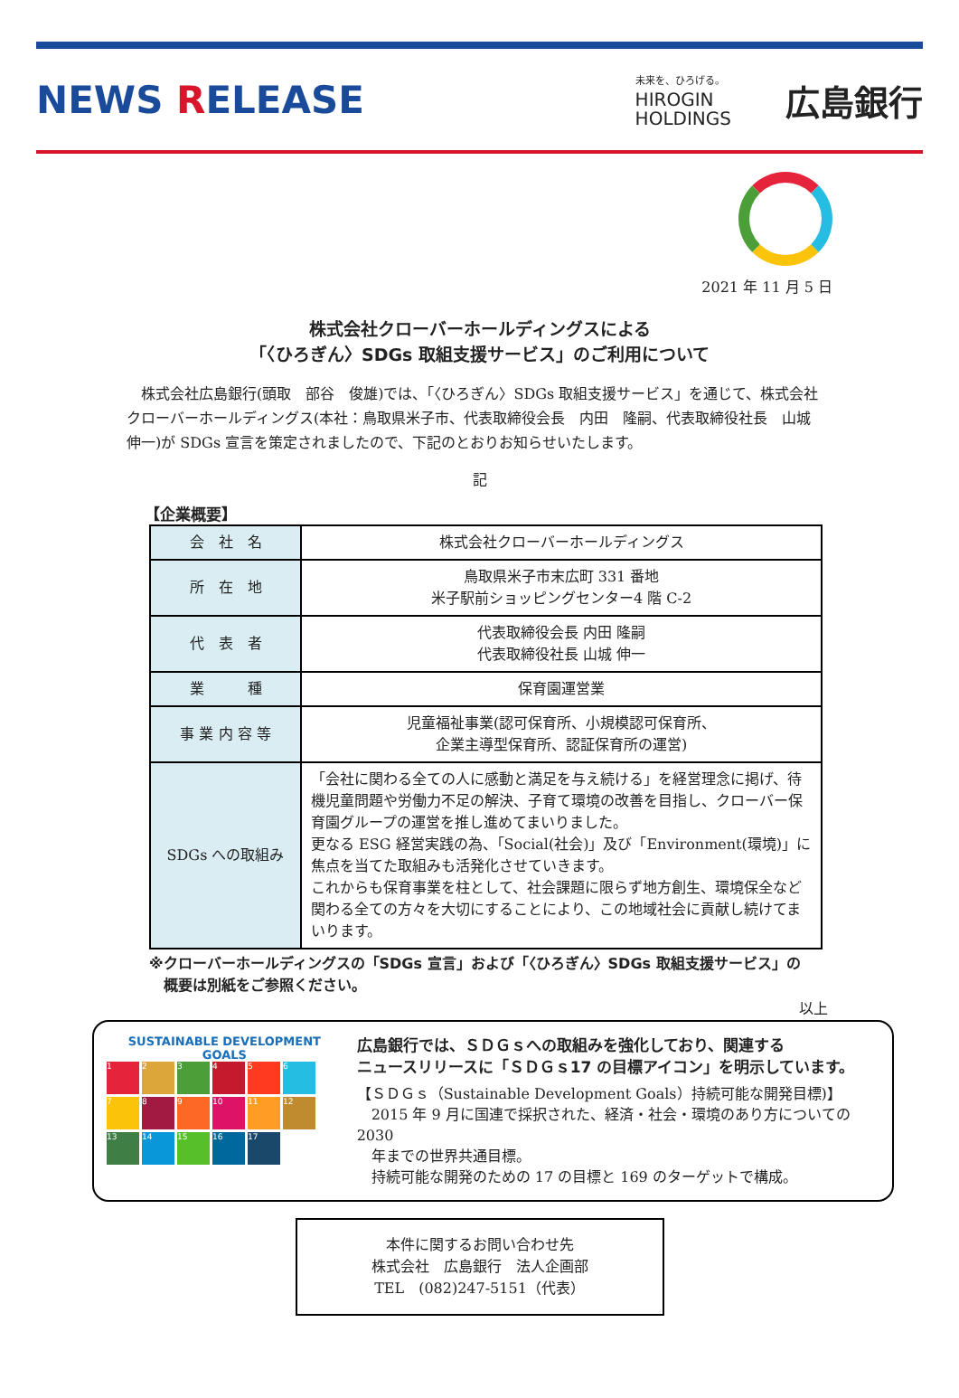NEWS RELEASE
未来を、ひろげる。
HIROGIN
HOLDINGS
広島銀行
2021 年 11 月 5 日
株式会社クローバーホールディングスによる
「〈ひろぎん〉SDGs 取組支援サービス」のご利用について
　株式会社広島銀行(頭取　部谷　俊雄)では、「〈ひろぎん〉SDGs 取組支援サービス」を通じて、株式会社クローバーホールディングス(本社：鳥取県米子市、代表取締役会長　内田　隆嗣、代表取締役社長　山城　伸一)が SDGs 宣言を策定されましたので、下記のとおりお知らせいたします。
記
【企業概要】
| 会 社 名 | 株式会社クローバーホールディングス |
| 所 在 地 | 鳥取県米子市末広町 331 番地 米子駅前ショッピングセンター4 階 C-2 |
| 代 表 者 | 代表取締役会長 内田 隆嗣 代表取締役社長 山城 伸一 |
| 業 種 | 保育園運営業 |
| 事 業 内 容 等 | 児童福祉事業(認可保育所、小規模認可保育所、 企業主導型保育所、認証保育所の運営) |
| SDGs への取組み | 「会社に関わる全ての人に感動と満足を与え続ける」を経営理念に掲げ、待機児童問題や労働力不足の解決、子育て環境の改善を目指し、クローバー保育園グループの運営を推し進めてまいりました。 更なる ESG 経営実践の為、「Social(社会)」及び「Environment(環境)」に焦点を当てた取組みも活発化させていきます。 これからも保育事業を柱として、社会課題に限らず地方創生、環境保全など関わる全ての方々を大切にすることにより、この地域社会に貢献し続けてまいります。 |
※クローバーホールディングスの「SDGs 宣言」および「〈ひろぎん〉SDGs 取組支援サービス」の
　概要は別紙をご参照ください。
以上
SUSTAINABLE DEVELOPMENT GOALS
1
2
3
4
5
6
7
8
9
10
11
12
13
14
15
16
17
広島銀行では、ＳＤＧｓへの取組みを強化しており、関連する
ニュースリリースに「ＳＤＧｓ17 の目標アイコン」を明示しています。
【ＳＤＧｓ（Sustainable Development Goals）持続可能な開発目標)】
　2015 年 9 月に国連で採択された、経済・社会・環境のあり方についての 2030
　年までの世界共通目標。
　持続可能な開発のための 17 の目標と 169 のターゲットで構成。
本件に関するお問い合わせ先
株式会社　広島銀行　法人企画部
TEL　(082)247-5151（代表）